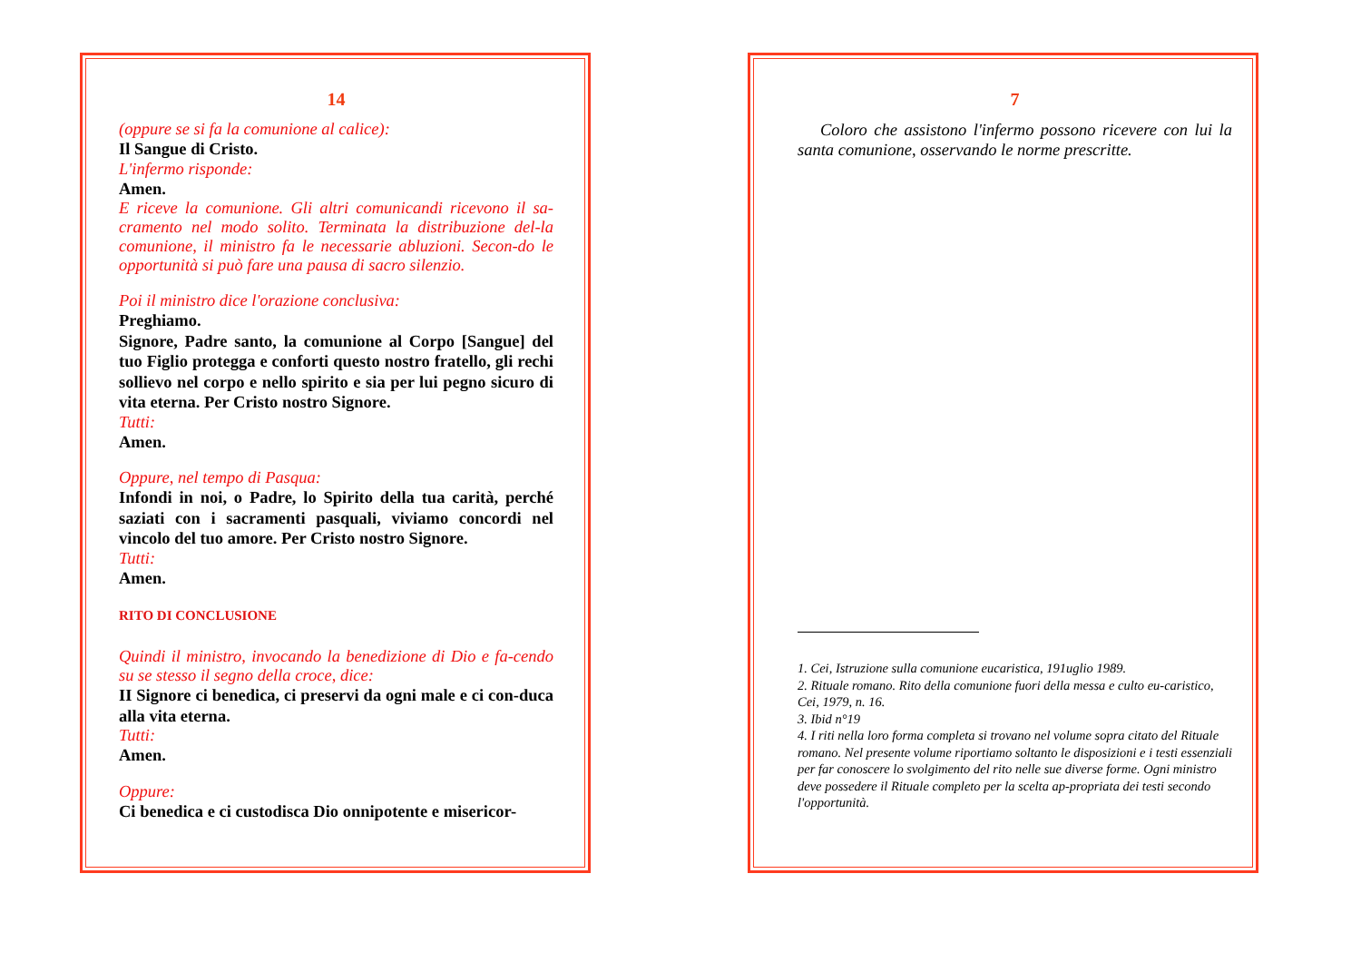14
(oppure se si fa la comunione al calice):
Il Sangue di Cristo.
L'infermo risponde:
Amen.
E riceve la comunione. Gli altri comunicandi ricevono il sa-cramento nel modo solito. Terminata la distribuzione del-la comunione, il ministro fa le necessarie abluzioni. Secon-do le opportunità si può fare una pausa di sacro silenzio.
Poi il ministro dice l'orazione conclusiva:
Preghiamo.
Signore, Padre santo, la comunione al Corpo [Sangue] del tuo Figlio protegga e conforti questo nostro fratello, gli rechi sollievo nel corpo e nello spirito e sia per lui pegno sicuro di vita eterna. Per Cristo nostro Signore.
Tutti:
Amen.
Oppure, nel tempo di Pasqua:
Infondi in noi, o Padre, lo Spirito della tua carità, perché saziati con i sacramenti pasquali, viviamo concordi nel vincolo del tuo amore. Per Cristo nostro Signore.
Tutti:
Amen.
RITO DI CONCLUSIONE
Quindi il ministro, invocando la benedizione di Dio e fa-cendo su se stesso il segno della croce, dice:
II Signore ci benedica, ci preservi da ogni male e ci con-duca alla vita eterna.
Tutti:
Amen.
Oppure:
Ci benedica e ci custodisca Dio onnipotente e misericor-
7
Coloro che assistono l'infermo possono ricevere con lui la santa comunione, osservando le norme prescritte.
1. Cei, Istruzione sulla comunione eucaristica, 191uglio 1989.
2. Rituale romano. Rito della comunione fuori della messa e culto eu-caristico, Cei, 1979, n. 16.
3. Ibid n°19
4. I riti nella loro forma completa si trovano nel volume sopra citato del Rituale romano. Nel presente volume riportiamo soltanto le disposizioni e i testi essenziali per far conoscere lo svolgimento del rito nelle sue diverse forme. Ogni ministro deve possedere il Rituale completo per la scelta ap-propriata dei testi secondo l'opportunità.